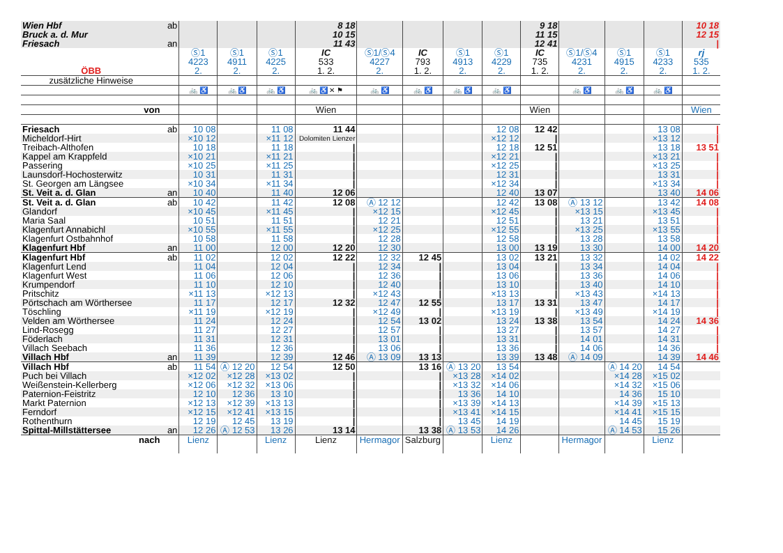| Wien Hbf | ab | | | | 8 18 | | | | | 9 18 | | | | 10 18 |
| Bruck a. d. Mur | | | | | 10 15 | | | | | 11 15 | | | | 12 15 |
| Friesach | an | | | | 11 43 | | | | | 12 41 | | | | / |
| ÖBB | | Ⓢ1 4223 2. | Ⓢ1 4911 2. | Ⓢ1 4225 2. | IC 533 1. 2. | Ⓢ1/Ⓢ4 4227 2. | IC 793 1. 2. | Ⓢ1 4913 2. | Ⓢ1 4229 2. | IC 735 1. 2. | Ⓢ1/Ⓢ4 4231 2. | Ⓢ1 4915 2. | Ⓢ1 4233 2. | rj 535 1. 2. |
| zusätzliche Hinweise | | | | | | | | | | | | | | |
| | | 🚲 ♿ | 🚲 ♿ | 🚲 ♿ | 🚲 ♿ ✕ ⚑ | 🚲 ♿ | 🚲 ♿ | 🚲 ♿ | 🚲 ♿ | | 🚲 ♿ | 🚲 ♿ | 🚲 ♿ | |
| von | | | | | Wien | | | | | Wien | | | | Wien |
| Friesach | ab | 10 08 | | 11 08 | 11 44 | | | | 12 08 | 12 42 | | | 13 08 | / |
| Micheldorf-Hirt | | ×10 12 | | ×11 12 | Dolomiten Lienzer | | | | ×12 12 | / | | | ×13 12 | / |
| Treibach-Althofen | | 10 18 | | 11 18 | / | | | | 12 18 | 12 51 | | | 13 18 | 13 51 |
| Kappel am Krappfeld | | ×10 21 | | ×11 21 | / | | | | ×12 21 | / | | | ×13 21 | / |
| Passering | | ×10 25 | | ×11 25 | / | | | | ×12 25 | / | | | ×13 25 | / |
| Launsdorf-Hochosterwitz | | 10 31 | | 11 31 | / | | | | 12 31 | / | | | 13 31 | / |
| St. Georgen am Längsee | | ×10 34 | | ×11 34 | / | | | | ×12 34 | / | | | ×13 34 | / |
| St. Veit a. d. Glan | an | 10 40 | | 11 40 | 12 06 | | | | 12 40 | 13 07 | | | 13 40 | 14 06 |
| St. Veit a. d. Glan | ab | 10 42 | | 11 42 | 12 08 | Ⓐ 12 12 | | | 12 42 | 13 08 | Ⓐ 13 12 | | 13 42 | 14 08 |
| Glandorf | | ×10 45 | | ×11 45 | / | ×12 15 | | | ×12 45 | / | ×13 15 | | ×13 45 | / |
| Maria Saal | | 10 51 | | 11 51 | / | 12 21 | | | 12 51 | / | 13 21 | | 13 51 | / |
| Klagenfurt Annabichl | | ×10 55 | | ×11 55 | / | ×12 25 | | | ×12 55 | / | ×13 25 | | ×13 55 | / |
| Klagenfurt Ostbahnhof | | 10 58 | | 11 58 | / | 12 28 | | | 12 58 | / | 13 28 | | 13 58 | / |
| Klagenfurt Hbf | an | 11 00 | | 12 00 | 12 20 | 12 30 | | | 13 00 | 13 19 | 13 30 | | 14 00 | 14 20 |
| Klagenfurt Hbf | ab | 11 02 | | 12 02 | 12 22 | 12 32 | 12 45 | | 13 02 | 13 21 | 13 32 | | 14 02 | 14 22 |
| Klagenfurt Lend | | 11 04 | | 12 04 | / | 12 34 | / | | 13 04 | / | 13 34 | | 14 04 | / |
| Klagenfurt West | | 11 06 | | 12 06 | / | 12 36 | / | | 13 06 | / | 13 36 | | 14 06 | / |
| Krumpendorf | | 11 10 | | 12 10 | / | 12 40 | / | | 13 10 | / | 13 40 | | 14 10 | / |
| Pritschitz | | ×11 13 | | ×12 13 | / | ×12 43 | / | | ×13 13 | / | ×13 43 | | ×14 13 | / |
| Pörtschach am Wörthersee | | 11 17 | | 12 17 | 12 32 | 12 47 | 12 55 | | 13 17 | 13 31 | 13 47 | | 14 17 | / |
| Töschling | | ×11 19 | | ×12 19 | / | ×12 49 | / | | ×13 19 | / | ×13 49 | | ×14 19 | / |
| Velden am Wörthersee | | 11 24 | | 12 24 | / | 12 54 | 13 02 | | 13 24 | 13 38 | 13 54 | | 14 24 | 14 36 |
| Lind-Rosegg | | 11 27 | | 12 27 | / | 12 57 | / | | 13 27 | / | 13 57 | | 14 27 | / |
| Föderlach | | 11 31 | | 12 31 | / | 13 01 | / | | 13 31 | / | 14 01 | | 14 31 | / |
| Villach Seebach | | 11 36 | | 12 36 | / | 13 06 | / | | 13 36 | / | 14 06 | | 14 36 | / |
| Villach Hbf | an | 11 39 | | 12 39 | 12 46 | Ⓐ 13 09 | 13 13 | | 13 39 | 13 48 | Ⓐ 14 09 | | 14 39 | 14 46 |
| Villach Hbf | ab | 11 54 | Ⓐ 12 20 | 12 54 | 12 50 | | 13 16 | Ⓐ 13 20 | 13 54 | | | Ⓐ 14 20 | 14 54 | |
| Puch bei Villach | | ×12 02 | ×12 28 | ×13 02 | / | | / | ×13 28 | ×14 02 | | | ×14 28 | ×15 02 | |
| Weißenstein-Kellerberg | | ×12 06 | ×12 32 | ×13 06 | / | | / | ×13 32 | ×14 06 | | | ×14 32 | ×15 06 | |
| Paternion-Feistritz | | 12 10 | 12 36 | 13 10 | / | | / | 13 36 | 14 10 | | | 14 36 | 15 10 | |
| Markt Paternion | | ×12 13 | ×12 39 | ×13 13 | / | | / | ×13 39 | ×14 13 | | | ×14 39 | ×15 13 | |
| Ferndorf | | ×12 15 | ×12 41 | ×13 15 | / | | / | ×13 41 | ×14 15 | | | ×14 41 | ×15 15 | |
| Rothenthurn | | 12 19 | 12 45 | 13 19 | / | | / | 13 45 | 14 19 | | | 14 45 | 15 19 | |
| Spittal-Millstättersee | an | 12 26 | Ⓐ 12 53 | 13 26 | 13 14 | | 13 38 | Ⓐ 13 53 | 14 26 | | | Ⓐ 14 53 | 15 26 | |
| nach | | Lienz | | Lienz | Lienz | Hermagor | Salzburg | | Lienz | | Hermagor | | Lienz | |